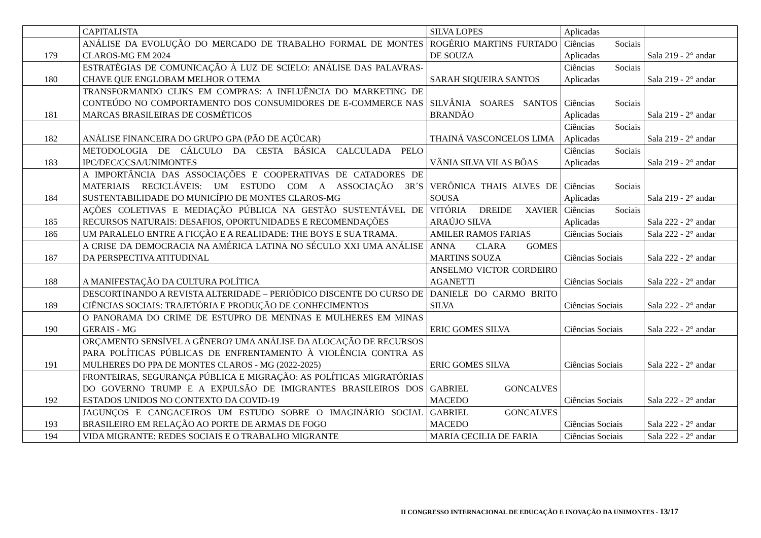| | CAPITALISTA | SILVA LOPES | Aplicadas | |
| 179 | ANÁLISE DA EVOLUÇÃO DO MERCADO DE TRABALHO FORMAL DE MONTES CLAROS-MG EM 2024 | ROGÉRIO MARTINS FURTADO DE SOUZA | Ciências Sociais Aplicadas | Sala 219 - 2° andar |
| 180 | ESTRATÉGIAS DE COMUNICAÇÃO À LUZ DE SCIELO: ANÁLISE DAS PALAVRAS-CHAVE QUE ENGLOBAM MELHOR O TEMA | SARAH SIQUEIRA SANTOS | Ciências Sociais Aplicadas | Sala 219 - 2° andar |
| 181 | TRANSFORMANDO CLIKS EM COMPRAS: A INFLUÊNCIA DO MARKETING DE CONTEÚDO NO COMPORTAMENTO DOS CONSUMIDORES DE E-COMMERCE NAS MARCAS BRASILEIRAS DE COSMÉTICOS | SILVÂNIA SOARES SANTOS BRANDÃO | Ciências Sociais Aplicadas | Sala 219 - 2° andar |
| 182 | ANÁLISE FINANCEIRA DO GRUPO GPA (PÃO DE AÇÚCAR) | THAINÁ VASCONCELOS LIMA | Ciências Sociais Aplicadas | Sala 219 - 2° andar |
| 183 | METODOLOGIA DE CÁLCULO DA CESTA BÁSICA CALCULADA PELO IPC/DEC/CCSA/UNIMONTES | VÂNIA SILVA VILAS BÔAS | Ciências Sociais Aplicadas | Sala 219 - 2° andar |
| 184 | A IMPORTÂNCIA DAS ASSOCIAÇÕES E COOPERATIVAS DE CATADORES DE MATERIAIS RECICLÁVEIS: UM ESTUDO COM A ASSOCIAÇÃO 3R´S SUSTENTABILIDADE DO MUNICÍPIO DE MONTES CLAROS-MG | VERÔNICA THAIS ALVES DE SOUSA | Ciências Sociais Aplicadas | Sala 219 - 2° andar |
| 185 | AÇÕES COLETIVAS E MEDIAÇÃO PÚBLICA NA GESTÃO SUSTENTÁVEL DE RECURSOS NATURAIS: DESAFIOS, OPORTUNIDADES E RECOMENDAÇÕES | VITÓRIA DREIDE XAVIER ARAÚJO SILVA | Ciências Sociais Aplicadas | Sala 222 - 2° andar |
| 186 | UM PARALELO ENTRE A FICÇÃO E A REALIDADE: THE BOYS E SUA TRAMA. | AMILER RAMOS FARIAS | Ciências Sociais | Sala 222 - 2° andar |
| 187 | A CRISE DA DEMOCRACIA NA AMÉRICA LATINA NO SÉCULO XXI UMA ANÁLISE DA PERSPECTIVA ATITUDINAL | ANNA CLARA GOMES MARTINS SOUZA | Ciências Sociais | Sala 222 - 2° andar |
| 188 | A MANIFESTAÇÃO DA CULTURA POLÍTICA | ANSELMO VICTOR CORDEIRO AGANETTI | Ciências Sociais | Sala 222 - 2° andar |
| 189 | DESCORTINANDO A REVISTA ALTERIDADE – PERIÓDICO DISCENTE DO CURSO DE CIÊNCIAS SOCIAIS: TRAJETÓRIA E PRODUÇÃO DE CONHECIMENTOS | DANIELE DO CARMO BRITO SILVA | Ciências Sociais | Sala 222 - 2° andar |
| 190 | O PANORAMA DO CRIME DE ESTUPRO DE MENINAS E MULHERES EM MINAS GERAIS - MG | ERIC GOMES SILVA | Ciências Sociais | Sala 222 - 2° andar |
| 191 | ORÇAMENTO SENSÍVEL A GÊNERO? UMA ANÁLISE DA ALOCAÇÃO DE RECURSOS PARA POLÍTICAS PÚBLICAS DE ENFRENTAMENTO À VIOLÊNCIA CONTRA AS MULHERES DO PPA DE MONTES CLAROS - MG (2022-2025) | ERIC GOMES SILVA | Ciências Sociais | Sala 222 - 2° andar |
| 192 | FRONTEIRAS, SEGURANÇA PÚBLICA E MIGRAÇÃO: AS POLÍTICAS MIGRATÓRIAS DO GOVERNO TRUMP E A EXPULSÃO DE IMIGRANTES BRASILEIROS DOS ESTADOS UNIDOS NO CONTEXTO DA COVID-19 | GABRIEL GONCALVES MACEDO | Ciências Sociais | Sala 222 - 2° andar |
| 193 | JAGUNÇOS E CANGACEIROS UM ESTUDO SOBRE O IMAGINÁRIO SOCIAL BRASILEIRO EM RELAÇÃO AO PORTE DE ARMAS DE FOGO | GABRIEL GONCALVES MACEDO | Ciências Sociais | Sala 222 - 2° andar |
| 194 | VIDA MIGRANTE: REDES SOCIAIS E O TRABALHO MIGRANTE | MARIA CECILIA DE FARIA | Ciências Sociais | Sala 222 - 2° andar |
II CONGRESSO INTERNACIONAL DE EDUCAÇÃO E INOVAÇÃO DA UNIMONTES - 13/17